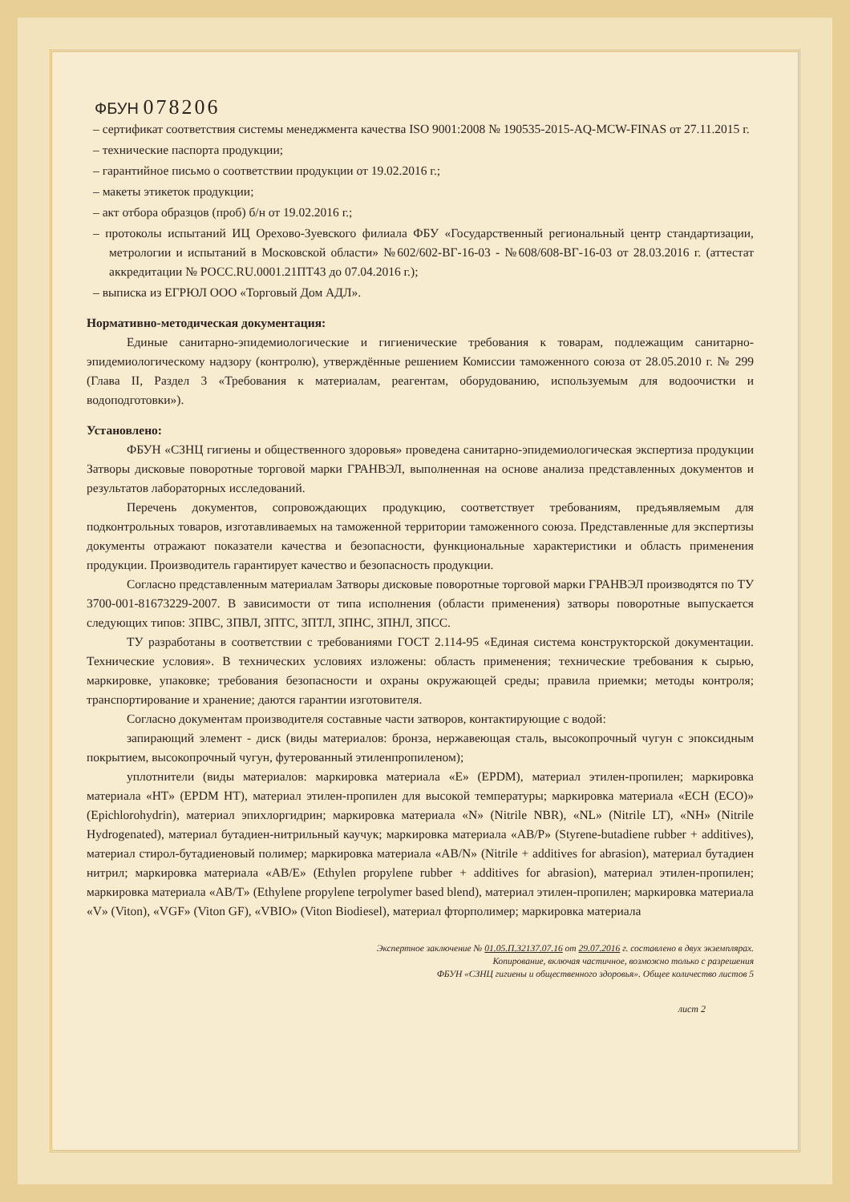ФБУН 078206
– сертификат соответствия системы менеджмента качества ISO 9001:2008 № 190535-2015-AQ-MCW-FINAS от 27.11.2015 г.
– технические паспорта продукции;
– гарантийное письмо о соответствии продукции от 19.02.2016 г.;
– макеты этикеток продукции;
– акт отбора образцов (проб) б/н от 19.02.2016 г.;
– протоколы испытаний ИЦ Орехово-Зуевского филиала ФБУ «Государственный региональный центр стандартизации, метрологии и испытаний в Московской области» №602/602-ВГ-16-03 - №608/608-ВГ-16-03 от 28.03.2016 г. (аттестат аккредитации № РОСС.RU.0001.21ПТ43 до 07.04.2016 г.);
– выписка из ЕГРЮЛ ООО «Торговый Дом АДЛ».
Нормативно-методическая документация:
Единые санитарно-эпидемиологические и гигиенические требования к товарам, подлежащим санитарно-эпидемиологическому надзору (контролю), утверждённые решением Комиссии таможенного союза от 28.05.2010 г. № 299 (Глава II, Раздел 3 «Требования к материалам, реагентам, оборудованию, используемым для водоочистки и водоподготовки»).
Установлено:
ФБУН «СЗНЦ гигиены и общественного здоровья» проведена санитарно-эпидемиологическая экспертиза продукции Затворы дисковые поворотные торговой марки ГРАНВЭЛ, выполненная на основе анализа представленных документов и результатов лабораторных исследований.
Перечень документов, сопровождающих продукцию, соответствует требованиям, предъявляемым для подконтрольных товаров, изготавливаемых на таможенной территории таможенного союза. Представленные для экспертизы документы отражают показатели качества и безопасности, функциональные характеристики и область применения продукции. Производитель гарантирует качество и безопасность продукции.
Согласно представленным материалам Затворы дисковые поворотные торговой марки ГРАНВЭЛ производятся по ТУ 3700-001-81673229-2007. В зависимости от типа исполнения (области применения) затворы поворотные выпускается следующих типов: ЗПВС, ЗПВЛ, ЗПТС, ЗПТЛ, ЗПНС, ЗПНЛ, ЗПСС.
ТУ разработаны в соответствии с требованиями ГОСТ 2.114-95 «Единая система конструкторской документации. Технические условия». В технических условиях изложены: область применения; технические требования к сырью, маркировке, упаковке; требования безопасности и охраны окружающей среды; правила приемки; методы контроля; транспортирование и хранение; даются гарантии изготовителя.
Согласно документам производителя составные части затворов, контактирующие с водой:
запирающий элемент - диск (виды материалов: бронза, нержавеющая сталь, высокопрочный чугун с эпоксидным покрытием, высокопрочный чугун, футерованный этиленпропиленом);
уплотнители (виды материалов: маркировка материала «E» (EPDM), материал этилен-пропилен; маркировка материала «HT» (EPDM HT), материал этилен-пропилен для высокой температуры; маркировка материала «ECH (ECO)» (Epichlorohydrin), материал эпихлоргидрин; маркировка материала «N» (Nitrile NBR), «NL» (Nitrile LT), «NH» (Nitrile Hydrogenated), материал бутадиен-нитрильный каучук; маркировка материала «AB/P» (Styrene-butadiene rubber + additives), материал стирол-бутадиеновый полимер; маркировка материала «AB/N» (Nitrile + additives for abrasion), материал бутадиен нитрил; маркировка материала «AB/E» (Ethylen propylene rubber + additives for abrasion), материал этилен-пропилен; маркировка материала «AB/T» (Ethylene propylene terpolymer based blend), материал этилен-пропилен; маркировка материала «V» (Viton), «VGF» (Viton GF), «VBIO» (Viton Biodiesel), материал фторполимер; маркировка материала
Экспертное заключение № 01.05.П.32137.07.16 от 29.07.2016 г. составлено в двух экземплярах.
Копирование, включая частичное, возможно только с разрешения
ФБУН «СЗНЦ гигиены и общественного здоровья». Общее количество листов 5
лист 2